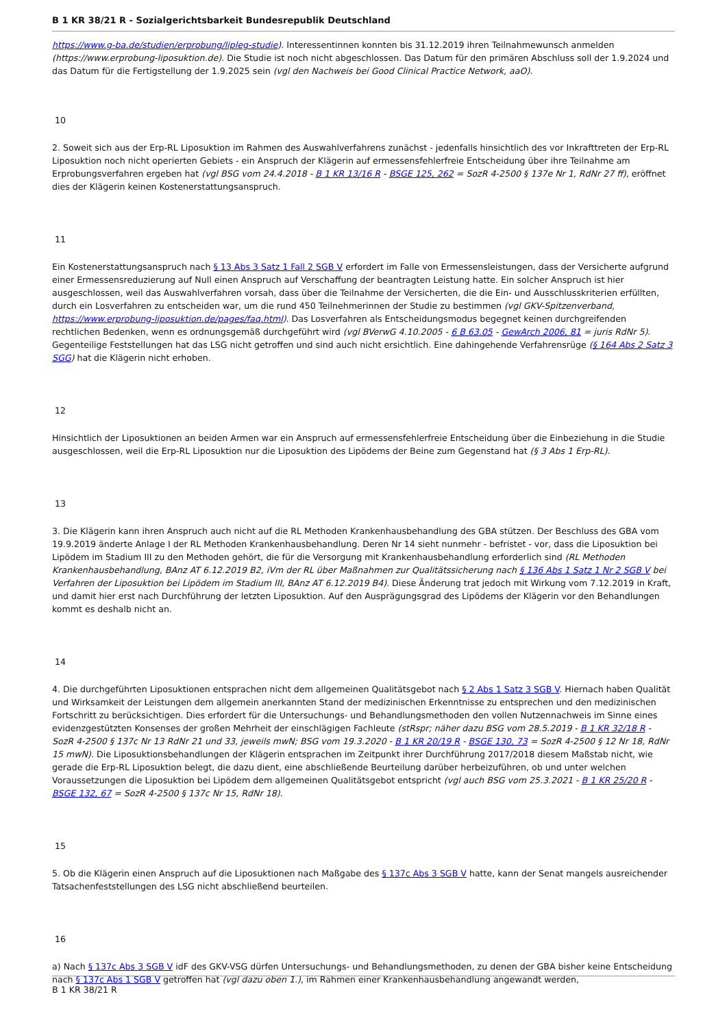B 1 KR 38/21 R - Sozialgerichtsbarkeit Bundesrepublik Deutschland
https://www.g-ba.de/studien/erprobung/lipleg-studie). Interessentinnen konnten bis 31.12.2019 ihren Teilnahmewunsch anmelden (https://www.erprobung-liposuktion.de). Die Studie ist noch nicht abgeschlossen. Das Datum für den primären Abschluss soll der 1.9.2024 und das Datum für die Fertigstellung der 1.9.2025 sein (vgl den Nachweis bei Good Clinical Practice Network, aaO).
10
2. Soweit sich aus der Erp-RL Liposuktion im Rahmen des Auswahlverfahrens zunächst - jedenfalls hinsichtlich des vor Inkrafttreten der Erp-RL Liposuktion noch nicht operierten Gebiets - ein Anspruch der Klägerin auf ermessensfehlerfreie Entscheidung über ihre Teilnahme am Erprobungsverfahren ergeben hat (vgl BSG vom 24.4.2018 - B 1 KR 13/16 R - BSGE 125, 262 = SozR 4-2500 § 137e Nr 1, RdNr 27 ff), eröffnet dies der Klägerin keinen Kostenerstattungsanspruch.
11
Ein Kostenerstattungsanspruch nach § 13 Abs 3 Satz 1 Fall 2 SGB V erfordert im Falle von Ermessensleistungen, dass der Versicherte aufgrund einer Ermessensreduzierung auf Null einen Anspruch auf Verschaffung der beantragten Leistung hatte. Ein solcher Anspruch ist hier ausgeschlossen, weil das Auswahlverfahren vorsah, dass über die Teilnahme der Versicherten, die die Ein- und Ausschlusskriterien erfüllten, durch ein Losverfahren zu entscheiden war, um die rund 450 Teilnehmerinnen der Studie zu bestimmen (vgl GKV-Spitzenverband, https://www.erprobung-liposuktion.de/pages/faq.html). Das Losverfahren als Entscheidungsmodus begegnet keinen durchgreifenden rechtlichen Bedenken, wenn es ordnungsgemäß durchgeführt wird (vgl BVerwG 4.10.2005 - 6 B 63.05 - GewArch 2006, 81 = juris RdNr 5). Gegenteilige Feststellungen hat das LSG nicht getroffen und sind auch nicht ersichtlich. Eine dahingehende Verfahrensrüge (§ 164 Abs 2 Satz 3 SGG) hat die Klägerin nicht erhoben.
12
Hinsichtlich der Liposuktionen an beiden Armen war ein Anspruch auf ermessensfehlerfreie Entscheidung über die Einbeziehung in die Studie ausgeschlossen, weil die Erp-RL Liposuktion nur die Liposuktion des Lipödems der Beine zum Gegenstand hat (§ 3 Abs 1 Erp-RL).
13
3. Die Klägerin kann ihren Anspruch auch nicht auf die RL Methoden Krankenhausbehandlung des GBA stützen. Der Beschluss des GBA vom 19.9.2019 änderte Anlage I der RL Methoden Krankenhausbehandlung. Deren Nr 14 sieht nunmehr - befristet - vor, dass die Liposuktion bei Lipödem im Stadium III zu den Methoden gehört, die für die Versorgung mit Krankenhausbehandlung erforderlich sind (RL Methoden Krankenhausbehandlung, BAnz AT 6.12.2019 B2, iVm der RL über Maßnahmen zur Qualitätssicherung nach § 136 Abs 1 Satz 1 Nr 2 SGB V bei Verfahren der Liposuktion bei Lipödem im Stadium III, BAnz AT 6.12.2019 B4). Diese Änderung trat jedoch mit Wirkung vom 7.12.2019 in Kraft, und damit hier erst nach Durchführung der letzten Liposuktion. Auf den Ausprägungsgrad des Lipödems der Klägerin vor den Behandlungen kommt es deshalb nicht an.
14
4. Die durchgeführten Liposuktionen entsprachen nicht dem allgemeinen Qualitätsgebot nach § 2 Abs 1 Satz 3 SGB V. Hiernach haben Qualität und Wirksamkeit der Leistungen dem allgemein anerkannten Stand der medizinischen Erkenntnisse zu entsprechen und den medizinischen Fortschritt zu berücksichtigen. Dies erfordert für die Untersuchungs- und Behandlungsmethoden den vollen Nutzennachweis im Sinne eines evidenzgestützten Konsenses der großen Mehrheit der einschlägigen Fachleute (stRspr; näher dazu BSG vom 28.5.2019 - B 1 KR 32/18 R - SozR 4-2500 § 137c Nr 13 RdNr 21 und 33, jeweils mwN; BSG vom 19.3.2020 - B 1 KR 20/19 R - BSGE 130, 73 = SozR 4-2500 § 12 Nr 18, RdNr 15 mwN). Die Liposuktionsbehandlungen der Klägerin entsprachen im Zeitpunkt ihrer Durchführung 2017/2018 diesem Maßstab nicht, wie gerade die Erp-RL Liposuktion belegt, die dazu dient, eine abschließende Beurteilung darüber herbeizuführen, ob und unter welchen Voraussetzungen die Liposuktion bei Lipödem dem allgemeinen Qualitätsgebot entspricht (vgl auch BSG vom 25.3.2021 - B 1 KR 25/20 R - BSGE 132, 67 = SozR 4-2500 § 137c Nr 15, RdNr 18).
15
5. Ob die Klägerin einen Anspruch auf die Liposuktionen nach Maßgabe des § 137c Abs 3 SGB V hatte, kann der Senat mangels ausreichender Tatsachenfeststellungen des LSG nicht abschließend beurteilen.
16
a) Nach § 137c Abs 3 SGB V idF des GKV-VSG dürfen Untersuchungs- und Behandlungsmethoden, zu denen der GBA bisher keine Entscheidung nach § 137c Abs 1 SGB V getroffen hat (vgl dazu oben 1.), im Rahmen einer Krankenhausbehandlung angewandt werden,
B 1 KR 38/21 R